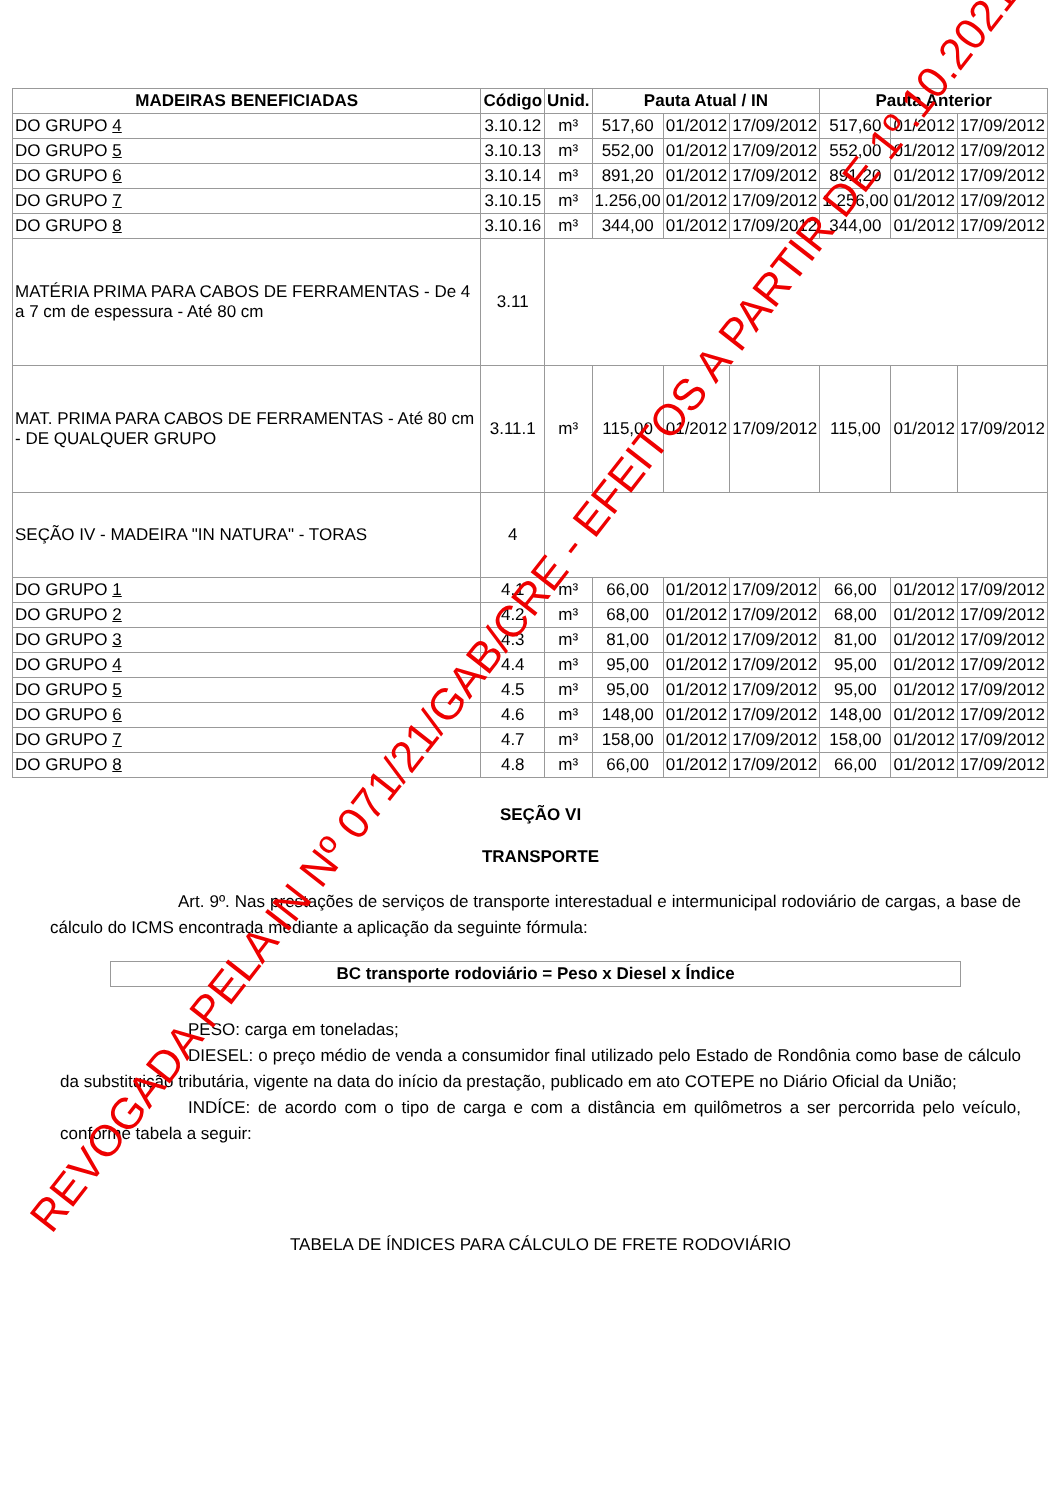| MADEIRAS BENEFICIADAS | Código | Unid. | Pauta Atual / IN | | | Pauta Anterior | | |
| --- | --- | --- | --- | --- | --- | --- | --- | --- |
| DO GRUPO 4 | 3.10.12 | m³ | 517,60 | 01/2012 | 17/09/2012 | 517,60 | 01/2012 | 17/09/2012 |
| DO GRUPO 5 | 3.10.13 | m³ | 552,00 | 01/2012 | 17/09/2012 | 552,00 | 01/2012 | 17/09/2012 |
| DO GRUPO 6 | 3.10.14 | m³ | 891,20 | 01/2012 | 17/09/2012 | 891,20 | 01/2012 | 17/09/2012 |
| DO GRUPO 7 | 3.10.15 | m³ | 1.256,00 | 01/2012 | 17/09/2012 | 1.256,00 | 01/2012 | 17/09/2012 |
| DO GRUPO 8 | 3.10.16 | m³ | 344,00 | 01/2012 | 17/09/2012 | 344,00 | 01/2012 | 17/09/2012 |
| MATÉRIA PRIMA PARA CABOS DE FERRAMENTAS - De 4 a 7 cm de espessura - Até 80 cm | 3.11 | | | | | | | |
| MAT. PRIMA PARA CABOS DE FERRAMENTAS - Até 80 cm - DE QUALQUER GRUPO | 3.11.1 | m³ | 115,00 | 01/2012 | 17/09/2012 | 115,00 | 01/2012 | 17/09/2012 |
| SEÇÃO IV - MADEIRA "IN NATURA" - TORAS | 4 | | | | | | | |
| DO GRUPO 1 | 4.1 | m³ | 66,00 | 01/2012 | 17/09/2012 | 66,00 | 01/2012 | 17/09/2012 |
| DO GRUPO 2 | 4.2 | m³ | 68,00 | 01/2012 | 17/09/2012 | 68,00 | 01/2012 | 17/09/2012 |
| DO GRUPO 3 | 4.3 | m³ | 81,00 | 01/2012 | 17/09/2012 | 81,00 | 01/2012 | 17/09/2012 |
| DO GRUPO 4 | 4.4 | m³ | 95,00 | 01/2012 | 17/09/2012 | 95,00 | 01/2012 | 17/09/2012 |
| DO GRUPO 5 | 4.5 | m³ | 95,00 | 01/2012 | 17/09/2012 | 95,00 | 01/2012 | 17/09/2012 |
| DO GRUPO 6 | 4.6 | m³ | 148,00 | 01/2012 | 17/09/2012 | 148,00 | 01/2012 | 17/09/2012 |
| DO GRUPO 7 | 4.7 | m³ | 158,00 | 01/2012 | 17/09/2012 | 158,00 | 01/2012 | 17/09/2012 |
| DO GRUPO 8 | 4.8 | m³ | 66,00 | 01/2012 | 17/09/2012 | 66,00 | 01/2012 | 17/09/2012 |
SEÇÃO VI
TRANSPORTE
Art. 9º. Nas prestações de serviços de transporte interestadual e intermunicipal rodoviário de cargas, a base de cálculo do ICMS encontrada mediante a aplicação da seguinte fórmula:
BC transporte rodoviário = Peso x Diesel x Índice
PESO: carga em toneladas;
DIESEL: o preço médio de venda a consumidor final utilizado pelo Estado de Rondônia como base de cálculo da substituição tributária, vigente na data do início da prestação, publicado em ato COTEPE no Diário Oficial da União;
INDÍCE: de acordo com o tipo de carga e com a distância em quilômetros a ser percorrida pelo veículo, conforme tabela a seguir:
TABELA DE ÍNDICES PARA CÁLCULO DE FRETE RODOVIÁRIO
REVOGADA PELA IN Nº 071/21/GAB/CRE - EFEITOS A PARTIR DE 1º.10.2021